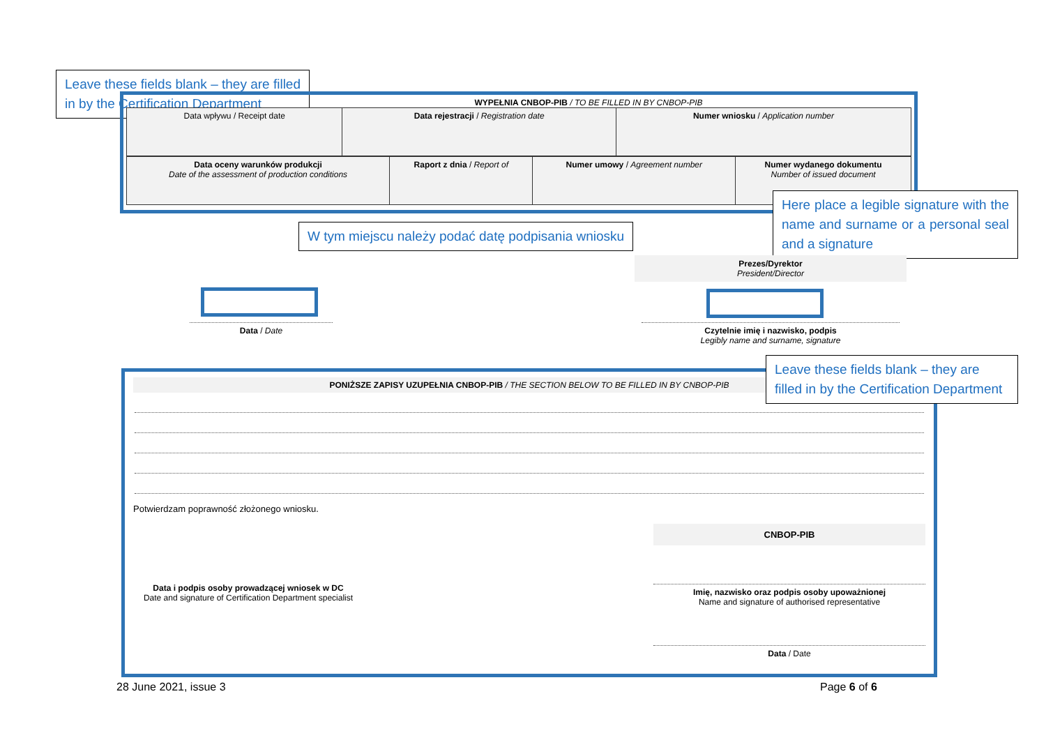Leave these fields blank – they are filled in by the Certification Department
WYPEŁNIA CNBOP-PIB / TO BE FILLED IN BY CNBOP-PIB
| Data wpływu / Receipt date | Data rejestracji / Registration date | Numer wniosku / Application number |
| Data oceny warunków produkcji Date of the assessment of production conditions | Raport z dnia / Report of | Numer umowy / Agreement number | Numer wydanego dokumentu Number of issued document |
Here place a legible signature with the name and surname or a personal seal and a signature
W tym miejscu należy podać datę podpisania wniosku
Prezes/Dyrektor
President/Director
Data / Date
Czytelnie imię i nazwisko, podpis
Legibly name and surname, signature
PONIŻSZE ZAPISY UZUPEŁNIA CNBOP-PIB / THE SECTION BELOW TO BE FILLED IN BY CNBOP-PIB
Potwierdzam poprawność złożonego wniosku.
Data i podpis osoby prowadzącej wniosek w DC
Date and signature of Certification Department specialist
CNBOP-PIB
Imię, nazwisko oraz podpis osoby upoważnionej
Name and signature of authorised representative
Data / Date
Leave these fields blank – they are filled in by the Certification Department
28 June 2021, issue 3 Page 6 of 6